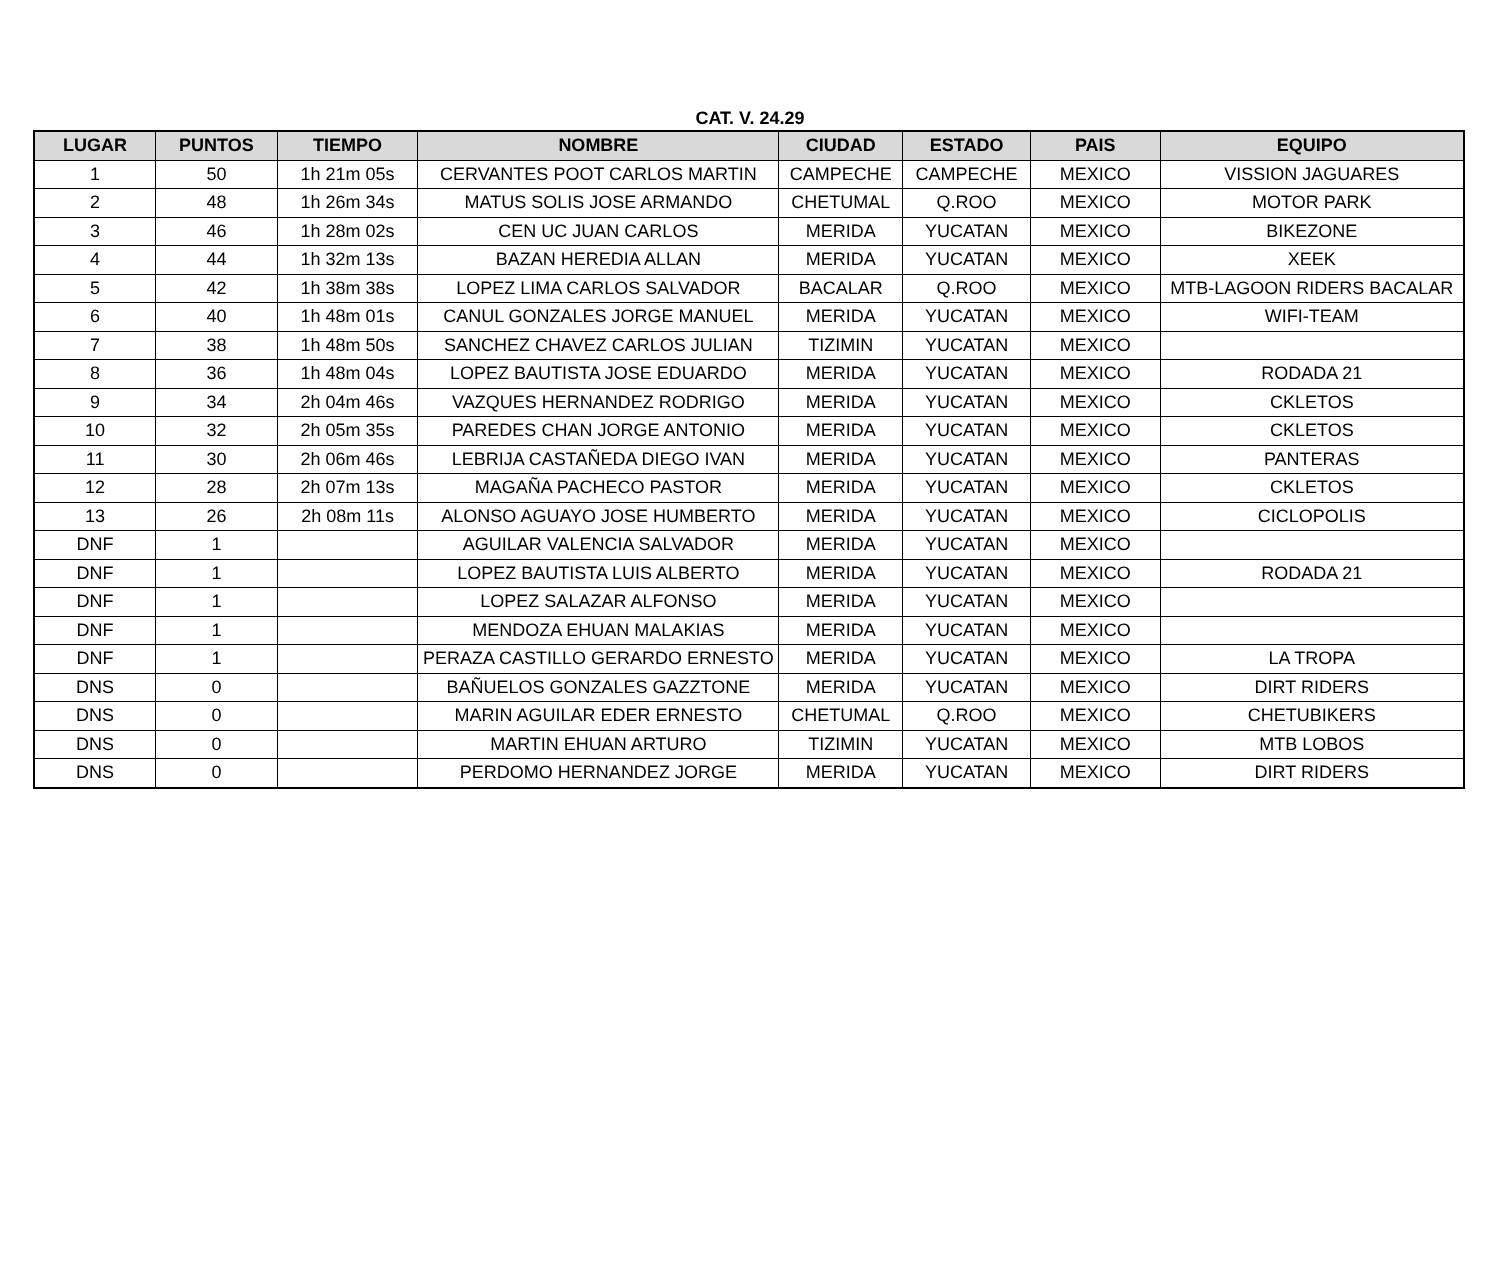CAT. V. 24.29
| LUGAR | PUNTOS | TIEMPO | NOMBRE | CIUDAD | ESTADO | PAIS | EQUIPO |
| --- | --- | --- | --- | --- | --- | --- | --- |
| 1 | 50 | 1h 21m 05s | CERVANTES POOT CARLOS MARTIN | CAMPECHE | CAMPECHE | MEXICO | VISSION JAGUARES |
| 2 | 48 | 1h 26m 34s | MATUS SOLIS JOSE ARMANDO | CHETUMAL | Q.ROO | MEXICO | MOTOR PARK |
| 3 | 46 | 1h 28m 02s | CEN UC JUAN CARLOS | MERIDA | YUCATAN | MEXICO | BIKEZONE |
| 4 | 44 | 1h 32m 13s | BAZAN HEREDIA ALLAN | MERIDA | YUCATAN | MEXICO | XEEK |
| 5 | 42 | 1h 38m 38s | LOPEZ LIMA CARLOS SALVADOR | BACALAR | Q.ROO | MEXICO | MTB-LAGOON RIDERS BACALAR |
| 6 | 40 | 1h 48m 01s | CANUL GONZALES JORGE MANUEL | MERIDA | YUCATAN | MEXICO | WIFI-TEAM |
| 7 | 38 | 1h 48m 50s | SANCHEZ CHAVEZ CARLOS JULIAN | TIZIMIN | YUCATAN | MEXICO | |
| 8 | 36 | 1h 48m 04s | LOPEZ BAUTISTA JOSE EDUARDO | MERIDA | YUCATAN | MEXICO | RODADA 21 |
| 9 | 34 | 2h 04m 46s | VAZQUES HERNANDEZ RODRIGO | MERIDA | YUCATAN | MEXICO | CKLETOS |
| 10 | 32 | 2h 05m 35s | PAREDES CHAN JORGE ANTONIO | MERIDA | YUCATAN | MEXICO | CKLETOS |
| 11 | 30 | 2h 06m 46s | LEBRIJA CASTAÑEDA DIEGO IVAN | MERIDA | YUCATAN | MEXICO | PANTERAS |
| 12 | 28 | 2h 07m 13s | MAGAÑA PACHECO PASTOR | MERIDA | YUCATAN | MEXICO | CKLETOS |
| 13 | 26 | 2h 08m 11s | ALONSO AGUAYO JOSE HUMBERTO | MERIDA | YUCATAN | MEXICO | CICLOPOLIS |
| DNF | 1 | | AGUILAR VALENCIA SALVADOR | MERIDA | YUCATAN | MEXICO | |
| DNF | 1 | | LOPEZ BAUTISTA LUIS ALBERTO | MERIDA | YUCATAN | MEXICO | RODADA 21 |
| DNF | 1 | | LOPEZ SALAZAR ALFONSO | MERIDA | YUCATAN | MEXICO | |
| DNF | 1 | | MENDOZA EHUAN MALAKIAS | MERIDA | YUCATAN | MEXICO | |
| DNF | 1 | | PERAZA CASTILLO GERARDO ERNESTO | MERIDA | YUCATAN | MEXICO | LA TROPA |
| DNS | 0 | | BAÑUELOS GONZALES GAZZTONE | MERIDA | YUCATAN | MEXICO | DIRT RIDERS |
| DNS | 0 | | MARIN AGUILAR EDER ERNESTO | CHETUMAL | Q.ROO | MEXICO | CHETUBIKERS |
| DNS | 0 | | MARTIN EHUAN ARTURO | TIZIMIN | YUCATAN | MEXICO | MTB LOBOS |
| DNS | 0 | | PERDOMO HERNANDEZ JORGE | MERIDA | YUCATAN | MEXICO | DIRT RIDERS |